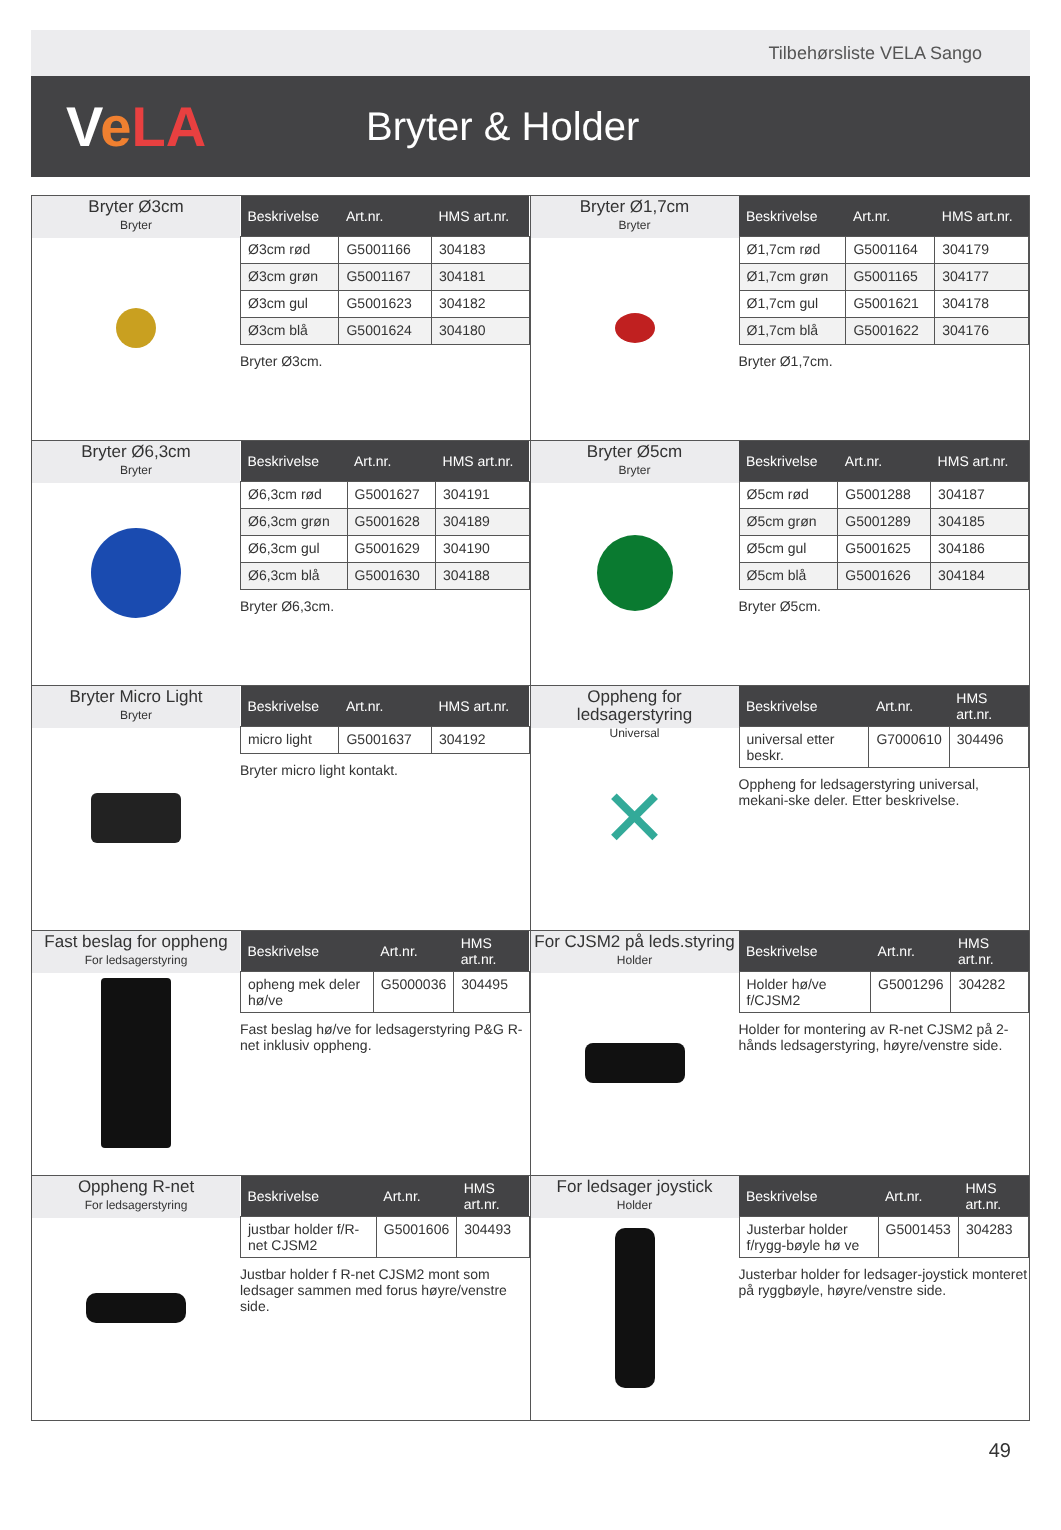Tilbehørsliste VELA Sango
VeLA
Bryter & Holder
Bryter Ø3cm
Bryter
| Beskrivelse | Art.nr. | HMS art.nr. |
| --- | --- | --- |
| Ø3cm rød | G5001166 | 304183 |
| Ø3cm grøn | G5001167 | 304181 |
| Ø3cm gul | G5001623 | 304182 |
| Ø3cm blå | G5001624 | 304180 |
Bryter Ø3cm.
Bryter Ø1,7cm
Bryter
| Beskrivelse | Art.nr. | HMS art.nr. |
| --- | --- | --- |
| Ø1,7cm rød | G5001164 | 304179 |
| Ø1,7cm grøn | G5001165 | 304177 |
| Ø1,7cm gul | G5001621 | 304178 |
| Ø1,7cm blå | G5001622 | 304176 |
Bryter Ø1,7cm.
Bryter Ø6,3cm
Bryter
| Beskrivelse | Art.nr. | HMS art.nr. |
| --- | --- | --- |
| Ø6,3cm rød | G5001627 | 304191 |
| Ø6,3cm grøn | G5001628 | 304189 |
| Ø6,3cm gul | G5001629 | 304190 |
| Ø6,3cm blå | G5001630 | 304188 |
Bryter Ø6,3cm.
Bryter Ø5cm
Bryter
| Beskrivelse | Art.nr. | HMS art.nr. |
| --- | --- | --- |
| Ø5cm rød | G5001288 | 304187 |
| Ø5cm grøn | G5001289 | 304185 |
| Ø5cm gul | G5001625 | 304186 |
| Ø5cm blå | G5001626 | 304184 |
Bryter Ø5cm.
Bryter Micro Light
Bryter
| Beskrivelse | Art.nr. | HMS art.nr. |
| --- | --- | --- |
| micro light | G5001637 | 304192 |
Bryter micro light kontakt.
Oppheng for ledsagerstyring
Universal
✕
| Beskrivelse | Art.nr. | HMS art.nr. |
| --- | --- | --- |
| universal etter beskr. | G7000610 | 304496 |
Oppheng for ledsagerstyring universal, mekani-ske deler. Etter beskrivelse.
Fast beslag for oppheng
For ledsagerstyring
| Beskrivelse | Art.nr. | HMS art.nr. |
| --- | --- | --- |
| opheng mek deler hø/ve | G5000036 | 304495 |
Fast beslag hø/ve for ledsagerstyring P&G R-net inklusiv oppheng.
For CJSM2 på leds.styring
Holder
| Beskrivelse | Art.nr. | HMS art.nr. |
| --- | --- | --- |
| Holder hø/ve f/CJSM2 | G5001296 | 304282 |
Holder for montering av R-net CJSM2 på 2-hånds ledsagerstyring, høyre/venstre side.
Oppheng R-net
For ledsagerstyring
| Beskrivelse | Art.nr. | HMS art.nr. |
| --- | --- | --- |
| justbar holder f/R-net CJSM2 | G5001606 | 304493 |
Justbar holder f R-net CJSM2 mont som ledsager sammen med forus høyre/venstre side.
For ledsager joystick
Holder
| Beskrivelse | Art.nr. | HMS art.nr. |
| --- | --- | --- |
| Justerbar holder f/rygg-bøyle hø ve | G5001453 | 304283 |
Justerbar holder for ledsager-joystick monteret på ryggbøyle, høyre/venstre side.
49